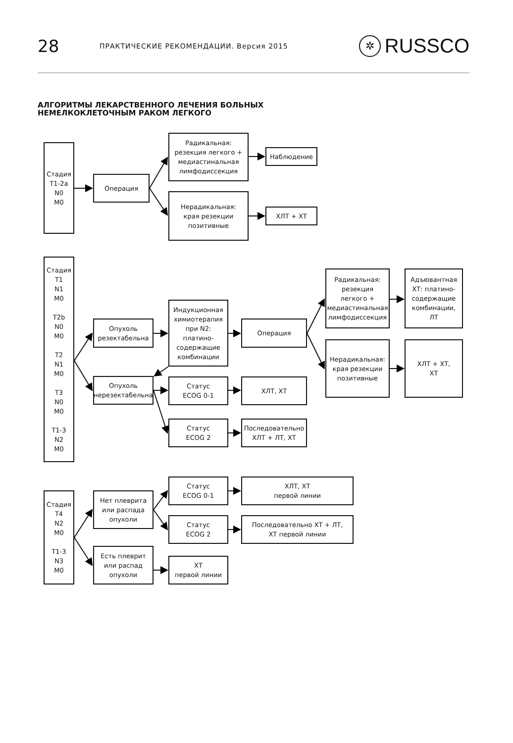28
ПРАКТИЧЕСКИЕ РЕКОМЕНДАЦИИ. Версия 2015
✲ RUSSCO
АЛГОРИТМЫ ЛЕКАРСТВЕННОГО ЛЕЧЕНИЯ БОЛЬНЫХ
НЕМЕЛКОКЛЕТОЧНЫМ РАКОМ ЛЕГКОГО
Стадия
T1-2a
N0
M0
Операция
Радикальная:
резекция легкого +
медиастинальная
лимфодиссекция
Нерадикальная:
края резекции
позитивные
Наблюдение
ХЛТ + ХТ
Стадия
T1
N1
M0
T2b
N0
M0
T2
N1
M0
T3
N0
M0
T1-3
N2
M0
Опухоль
резектабельна
Опухоль
нерезектабельна
Индукционная
химиотерапия
при N2:
платино-
содержащие
комбинации
Статус
ECOG 0-1
Статус
ECOG 2
Операция
ХЛТ, ХТ
Последовательно
ХЛТ + ЛТ, ХТ
Радикальная:
резекция
легкого +
медиастинальная
лимфодиссекция
Нерадикальная:
края резекции
позитивные
Адъювантная
ХТ: платино-
содержащие
комбинации,
ЛТ
ХЛТ + ХТ,
ХТ
Стадия
T4
N2
M0
T1-3
N3
M0
Нет плеврита
или распада
опухоли
Есть плеврит
или распад
опухоли
Статус
ECOG 0-1
Статус
ECOG 2
ХТ
первой линии
ХЛТ, ХТ
первой линии
Последовательно ХТ + ЛТ,
ХТ первой линии